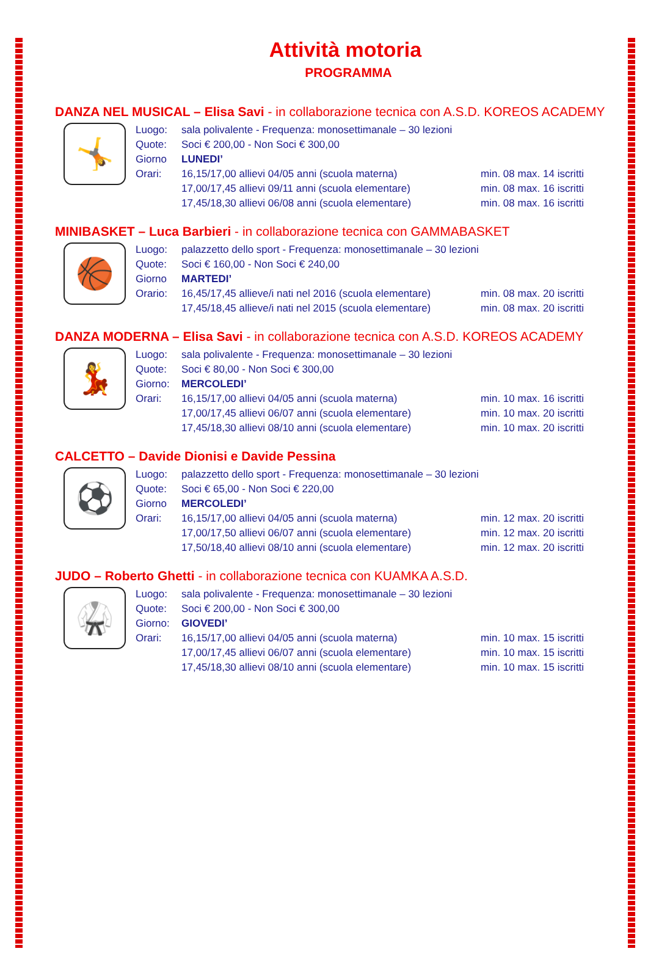Attività motoria
PROGRAMMA
DANZA NEL MUSICAL – Elisa Savi - in collaborazione tecnica con A.S.D. KOREOS ACADEMY
🤸
| Luogo: | sala polivalente - Frequenza: monosettimanale – 30 lezioni | |
| Quote: | Soci € 200,00 - Non Soci € 300,00 | |
| Giorno | LUNEDI’ | |
| Orari: | 16,15/17,00 allievi 04/05 anni (scuola materna) | min. 08 max. 14 iscritti |
| | 17,00/17,45 allievi 09/11 anni (scuola elementare) | min. 08 max. 16 iscritti |
| | 17,45/18,30 allievi 06/08 anni (scuola elementare) | min. 08 max. 16 iscritti |
MINIBASKET – Luca Barbieri - in collaborazione tecnica con GAMMABASKET
🏀
| Luogo: | palazzetto dello sport - Frequenza: monosettimanale – 30 lezioni | |
| Quote: | Soci € 160,00 - Non Soci € 240,00 | |
| Giorno | MARTEDI’ | |
| Orario: | 16,45/17,45 allieve/i nati nel 2016 (scuola elementare) | min. 08 max. 20 iscritti |
| | 17,45/18,45 allieve/i nati nel 2015 (scuola elementare) | min. 08 max. 20 iscritti |
DANZA MODERNA – Elisa Savi - in collaborazione tecnica con A.S.D. KOREOS ACADEMY
💃
| Luogo: | sala polivalente - Frequenza: monosettimanale – 30 lezioni | |
| Quote: | Soci € 80,00 - Non Soci € 300,00 | |
| Giorno: | MERCOLEDI’ | |
| Orari: | 16,15/17,00 allievi 04/05 anni (scuola materna) | min. 10 max. 16 iscritti |
| | 17,00/17,45 allievi 06/07 anni (scuola elementare) | min. 10 max. 20 iscritti |
| | 17,45/18,30 allievi 08/10 anni (scuola elementare) | min. 10 max. 20 iscritti |
CALCETTO – Davide Dionisi e Davide Pessina
⚽
| Luogo: | palazzetto dello sport - Frequenza: monosettimanale – 30 lezioni | |
| Quote: | Soci € 65,00 - Non Soci € 220,00 | |
| Giorno | MERCOLEDI’ | |
| Orari: | 16,15/17,00 allievi 04/05 anni (scuola materna) | min. 12 max. 20 iscritti |
| | 17,00/17,50 allievi 06/07 anni (scuola elementare) | min. 12 max. 20 iscritti |
| | 17,50/18,40 allievi 08/10 anni (scuola elementare) | min. 12 max. 20 iscritti |
JUDO – Roberto Ghetti - in collaborazione tecnica con KUAMKA A.S.D.
🥋
| Luogo: | sala polivalente - Frequenza: monosettimanale – 30 lezioni | |
| Quote: | Soci € 200,00 - Non Soci € 300,00 | |
| Giorno: | GIOVEDI’ | |
| Orari: | 16,15/17,00 allievi 04/05 anni (scuola materna) | min. 10 max. 15 iscritti |
| | 17,00/17,45 allievi 06/07 anni (scuola elementare) | min. 10 max. 15 iscritti |
| | 17,45/18,30 allievi 08/10 anni (scuola elementare) | min. 10 max. 15 iscritti |